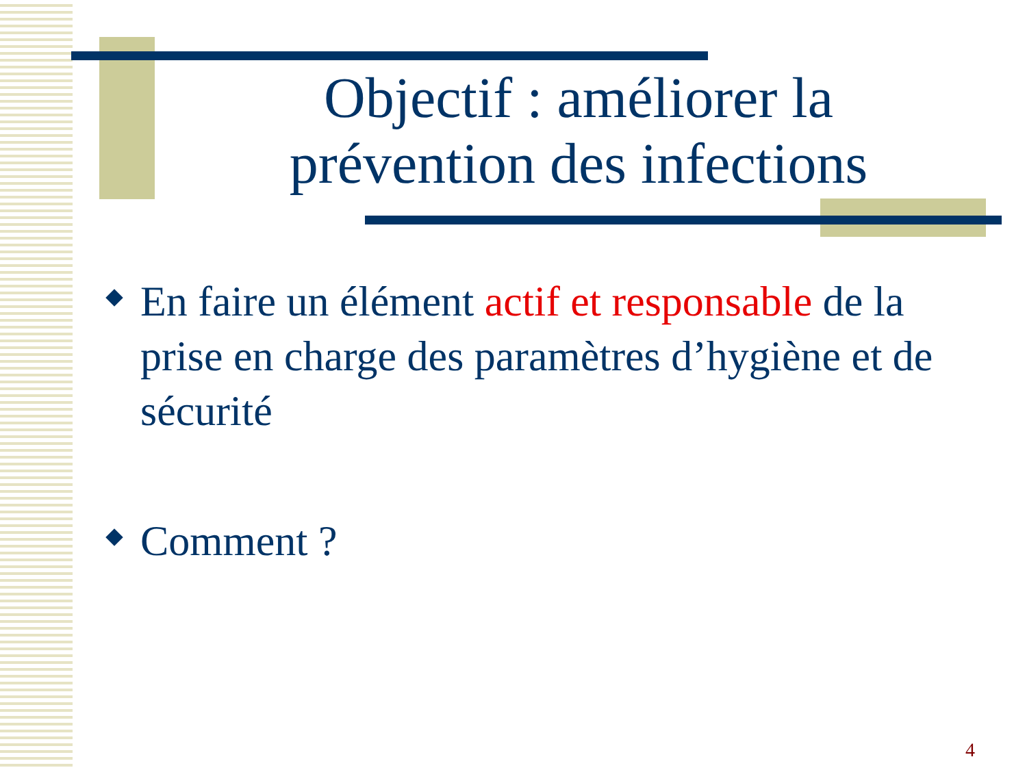Objectif : améliorer la prévention des infections
En faire un élément actif et responsable de la prise en charge des paramètres d’hygiène et de sécurité
Comment ?
4